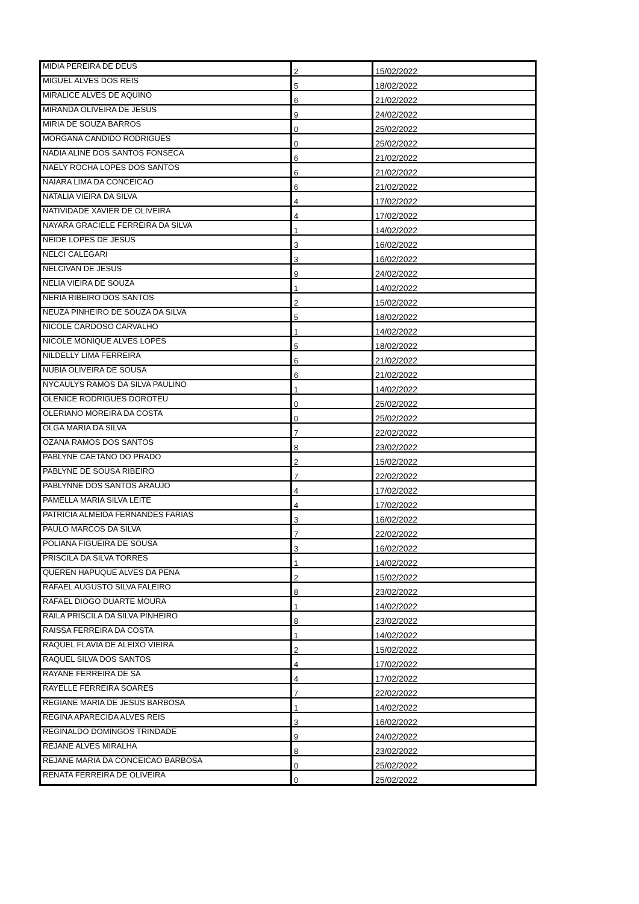| MIDIA PEREIRA DE DEUS | 2 | 15/02/2022 |
| MIGUEL ALVES DOS REIS | 5 | 18/02/2022 |
| MIRALICE ALVES DE AQUINO | 6 | 21/02/2022 |
| MIRANDA OLIVEIRA DE JESUS | 9 | 24/02/2022 |
| MIRIA DE SOUZA BARROS | 0 | 25/02/2022 |
| MORGANA CANDIDO RODRIGUES | 0 | 25/02/2022 |
| NADIA ALINE DOS SANTOS FONSECA | 6 | 21/02/2022 |
| NAELY ROCHA LOPES DOS SANTOS | 6 | 21/02/2022 |
| NAIARA LIMA DA CONCEICAO | 6 | 21/02/2022 |
| NATALIA VIEIRA DA SILVA | 4 | 17/02/2022 |
| NATIVIDADE XAVIER DE OLIVEIRA | 4 | 17/02/2022 |
| NAYARA GRACIELE FERREIRA DA SILVA | 1 | 14/02/2022 |
| NEIDE LOPES DE JESUS | 3 | 16/02/2022 |
| NELCI CALEGARI | 3 | 16/02/2022 |
| NELCIVAN DE JESUS | 9 | 24/02/2022 |
| NELIA VIEIRA DE SOUZA | 1 | 14/02/2022 |
| NERIA RIBEIRO DOS SANTOS | 2 | 15/02/2022 |
| NEUZA PINHEIRO DE SOUZA DA SILVA | 5 | 18/02/2022 |
| NICOLE CARDOSO CARVALHO | 1 | 14/02/2022 |
| NICOLE MONIQUE ALVES LOPES | 5 | 18/02/2022 |
| NILDELLY LIMA FERREIRA | 6 | 21/02/2022 |
| NUBIA OLIVEIRA DE SOUSA | 6 | 21/02/2022 |
| NYCAULYS RAMOS DA SILVA PAULINO | 1 | 14/02/2022 |
| OLENICE RODRIGUES DOROTEU | 0 | 25/02/2022 |
| OLERIANO MOREIRA DA COSTA | 0 | 25/02/2022 |
| OLGA MARIA DA SILVA | 7 | 22/02/2022 |
| OZANA RAMOS DOS SANTOS | 8 | 23/02/2022 |
| PABLYNE CAETANO DO PRADO | 2 | 15/02/2022 |
| PABLYNE DE SOUSA RIBEIRO | 7 | 22/02/2022 |
| PABLYNNE DOS SANTOS ARAUJO | 4 | 17/02/2022 |
| PAMELLA MARIA SILVA LEITE | 4 | 17/02/2022 |
| PATRICIA ALMEIDA FERNANDES FARIAS | 3 | 16/02/2022 |
| PAULO MARCOS DA SILVA | 7 | 22/02/2022 |
| POLIANA FIGUEIRA DE SOUSA | 3 | 16/02/2022 |
| PRISCILA DA SILVA TORRES | 1 | 14/02/2022 |
| QUEREN HAPUQUE ALVES DA PENA | 2 | 15/02/2022 |
| RAFAEL AUGUSTO SILVA FALEIRO | 8 | 23/02/2022 |
| RAFAEL DIOGO DUARTE MOURA | 1 | 14/02/2022 |
| RAILA PRISCILA DA SILVA PINHEIRO | 8 | 23/02/2022 |
| RAISSA FERREIRA DA COSTA | 1 | 14/02/2022 |
| RAQUEL FLAVIA DE ALEIXO VIEIRA | 2 | 15/02/2022 |
| RAQUEL SILVA DOS SANTOS | 4 | 17/02/2022 |
| RAYANE FERREIRA DE SA | 4 | 17/02/2022 |
| RAYELLE FERREIRA SOARES | 7 | 22/02/2022 |
| REGIANE MARIA DE JESUS BARBOSA | 1 | 14/02/2022 |
| REGINA APARECIDA ALVES REIS | 3 | 16/02/2022 |
| REGINALDO DOMINGOS TRINDADE | 9 | 24/02/2022 |
| REJANE ALVES MIRALHA | 8 | 23/02/2022 |
| REJANE MARIA DA CONCEICAO BARBOSA | 0 | 25/02/2022 |
| RENATA FERREIRA DE OLIVEIRA | 0 | 25/02/2022 |